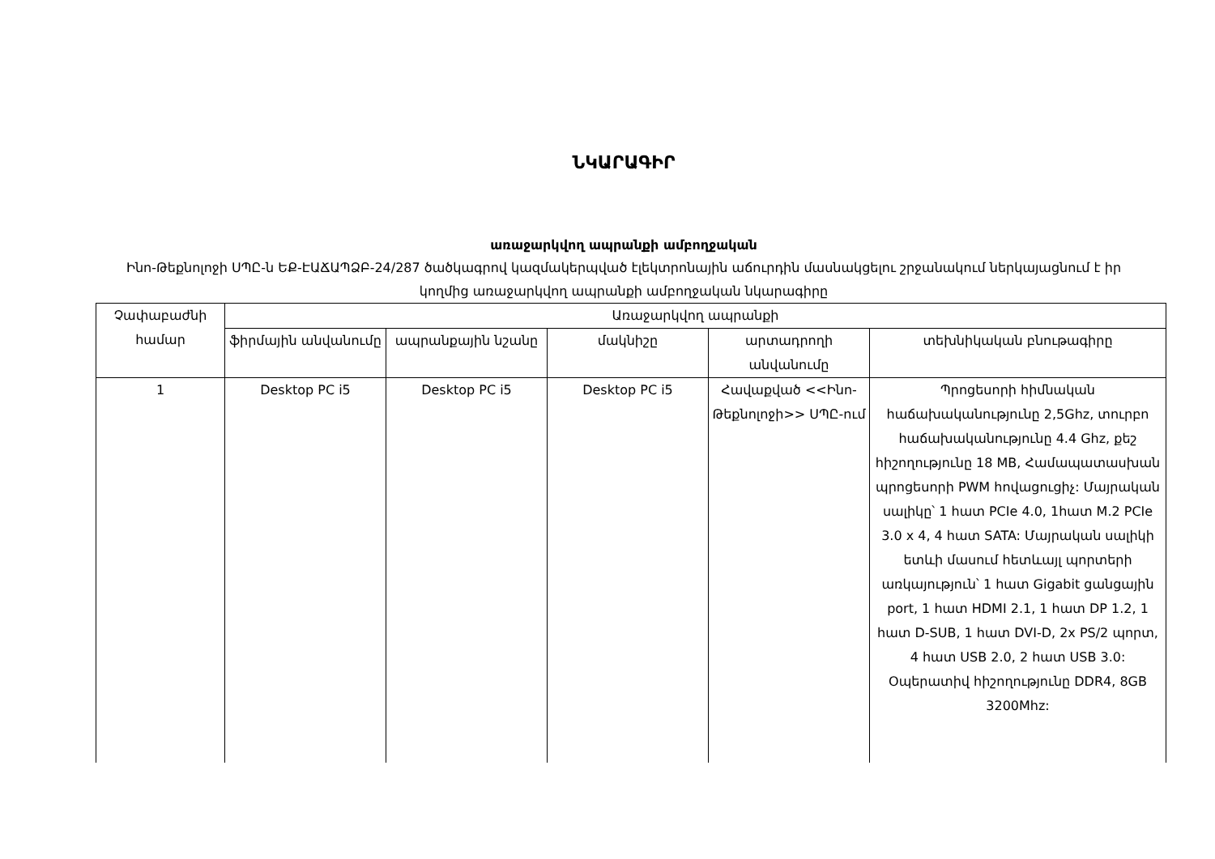ՆԿԱՐԱԳԻՐ
առաջարկվող ապրանքի ամբողջական
Ինո-Թեքնոլոջի ՍՊԸ-ն ԵՔ-ԷԱՃԱՊՁԲ-24/287 ծածկագրով կազմակերպված էլեկտրոնային աճուրդին մասնակցելու շրջանակում ներկայացնում է իր կողմից առաջարկվող ապրանքի ամբողջական նկարագիրը
| Չափաբաժնի համար | Առաջարկվող ապրանքի | | | | |
| --- | --- | --- | --- | --- | --- |
| | ֆիրմային անվանումը | ապրանքային նշանը | մակնիշը | արտադրողի անվանումը | տեխնիկական բնութագիրը |
| 1 | Desktop PC i5 | Desktop PC i5 | Desktop PC i5 | Հավաքված <<Ինո-Թեքնոլոջի>> ՍՊԸ-ում | Պրոցեսորի հիմնական հաճախականությունը 2,5Ghz, տուրբո հաճախականությունը 4.4 Ghz, քեշ հիշողությունը 18 MB, Համապատասխան պրոցեսորի PWM հովացուցիչ: Մայրական սալիկը՝ 1 հատ PCIe 4.0, 1հատ M.2 PCIe 3.0 x 4, 4 հատ SATA: Մայրական սալիկի ետևի մասում հետևայլ պորտերի առկայություն՝ 1 հատ Gigabit ցանցային port, 1 հատ HDMI 2.1, 1 հատ DP 1.2, 1 հատ D-SUB, 1 հատ DVI-D, 2x PS/2 պորտ, 4 հատ USB 2.0, 2 հատ USB 3.0: Օպերատիվ հիշողությունը DDR4, 8GB 3200Mhz: |